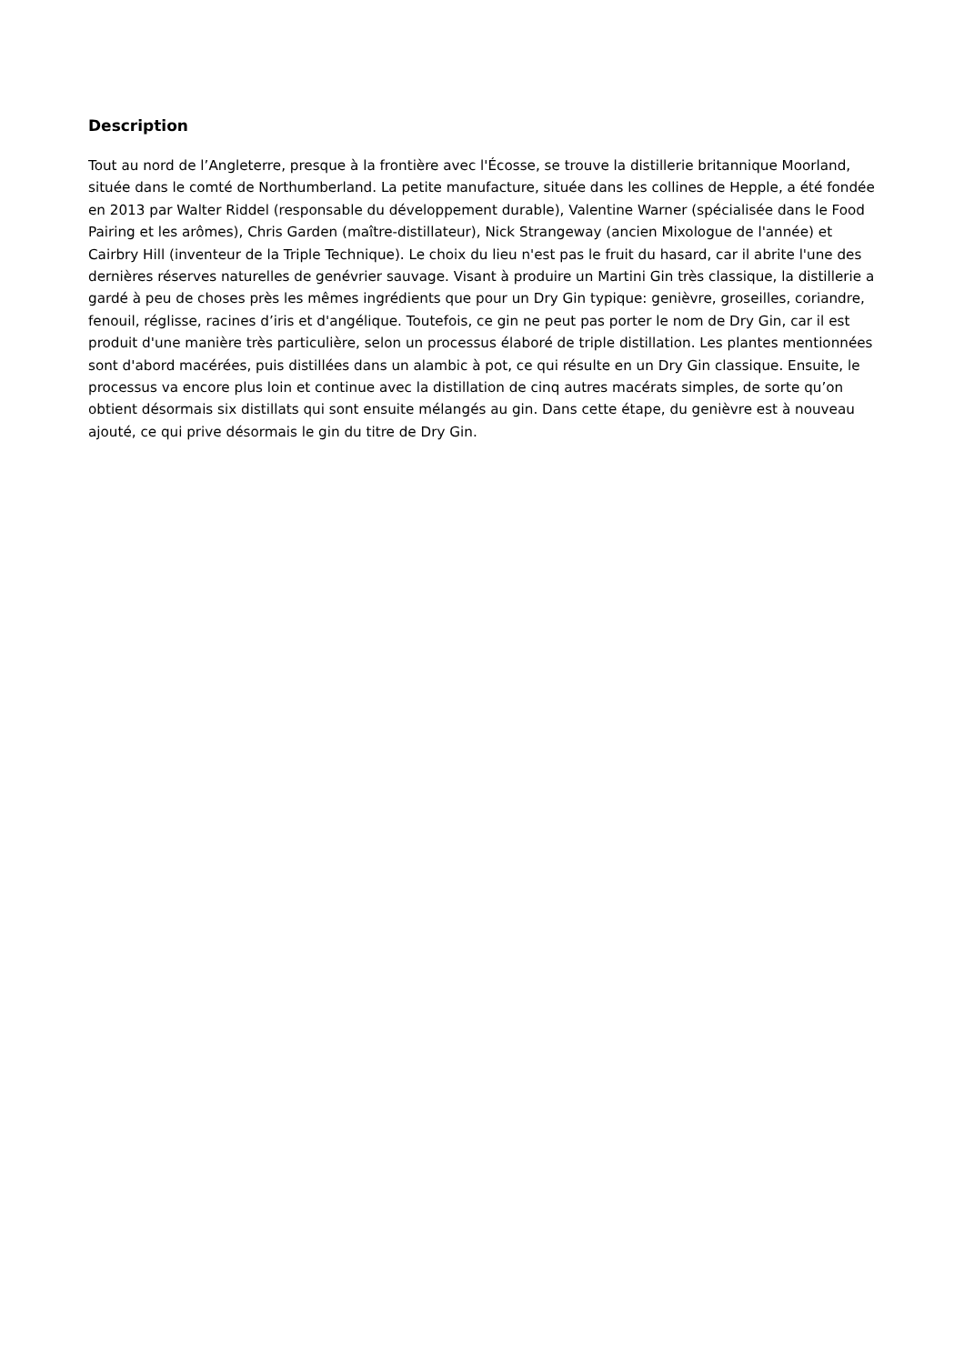Description
Tout au nord de l’Angleterre, presque à la frontière avec l'Écosse, se trouve la distillerie britannique Moorland, située dans le comté de Northumberland. La petite manufacture, située dans les collines de Hepple, a été fondée en 2013 par Walter Riddel (responsable du développement durable), Valentine Warner (spécialisée dans le Food Pairing et les arômes), Chris Garden (maître-distillateur), Nick Strangeway (ancien Mixologue de l'année) et Cairbry Hill (inventeur de la Triple Technique). Le choix du lieu n'est pas le fruit du hasard, car il abrite l'une des dernières réserves naturelles de genévrier sauvage. Visant à produire un Martini Gin très classique, la distillerie a gardé à peu de choses près les mêmes ingrédients que pour un Dry Gin typique: genièvre, groseilles, coriandre, fenouil, réglisse, racines d’iris et d'angélique. Toutefois, ce gin ne peut pas porter le nom de Dry Gin, car il est produit d'une manière très particulière, selon un processus élaboré de triple distillation. Les plantes mentionnées sont d'abord macérées, puis distillées dans un alambic à pot, ce qui résulte en un Dry Gin classique. Ensuite, le processus va encore plus loin et continue avec la distillation de cinq autres macérats simples, de sorte qu’on obtient désormais six distillats qui sont ensuite mélangés au gin. Dans cette étape, du genièvre est à nouveau ajouté, ce qui prive désormais le gin du titre de Dry Gin.